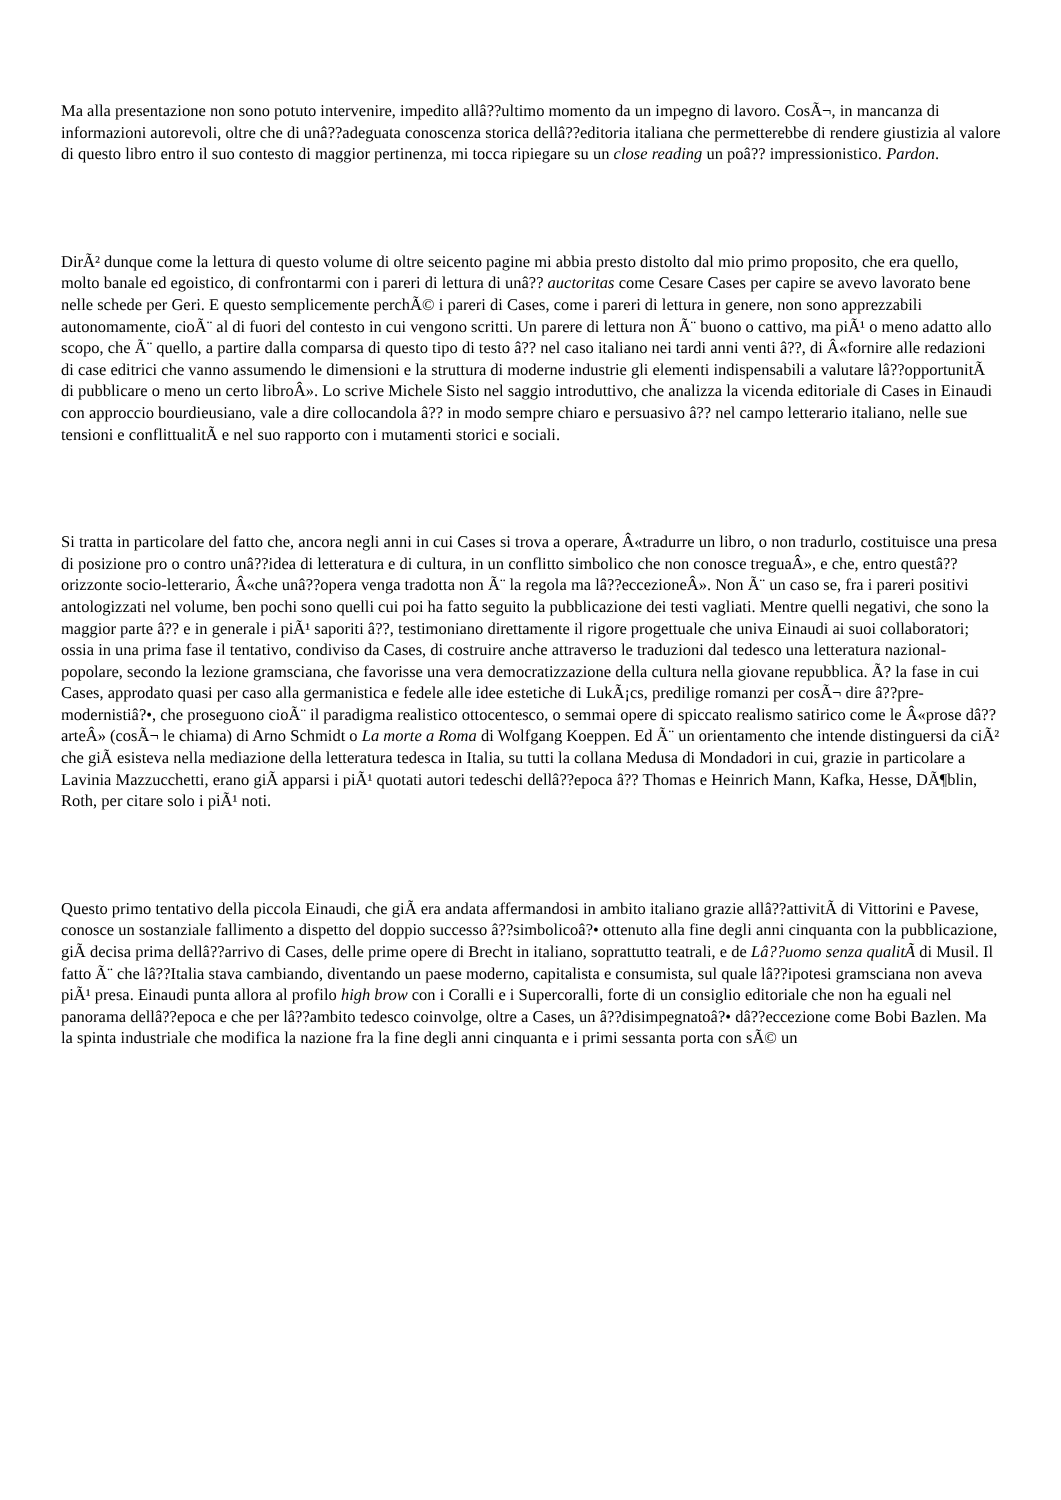Ma alla presentazione non sono potuto intervenire, impedito allâ??ultimo momento da un impegno di lavoro. CosÃ¬, in mancanza di informazioni autorevoli, oltre che di unâ??adeguata conoscenza storica dellâ??editoria italiana che permetterebbe di rendere giustizia al valore di questo libro entro il suo contesto di maggior pertinenza, mi tocca ripiegare su un close reading un poâ?? impressionistico. Pardon.
DirÃ² dunque come la lettura di questo volume di oltre seicento pagine mi abbia presto distolto dal mio primo proposito, che era quello, molto banale ed egoistico, di confrontarmi con i pareri di lettura di unâ?? auctoritas come Cesare Cases per capire se avevo lavorato bene nelle schede per Geri. E questo semplicemente perchÃ© i pareri di Cases, come i pareri di lettura in genere, non sono apprezzabili autonomamente, cioÃ¨ al di fuori del contesto in cui vengono scritti. Un parere di lettura non Ã¨ buono o cattivo, ma piÃ¹ o meno adatto allo scopo, che Ã¨ quello, a partire dalla comparsa di questo tipo di testo â?? nel caso italiano nei tardi anni venti â??, di Â«fornire alle redazioni di case editrici che vanno assumendo le dimensioni e la struttura di moderne industrie gli elementi indispensabili a valutare lâ??opportunitÃ di pubblicare o meno un certo libroÂ». Lo scrive Michele Sisto nel saggio introduttivo, che analizza la vicenda editoriale di Cases in Einaudi con approccio bourdieusiano, vale a dire collocandola â?? in modo sempre chiaro e persuasivo â?? nel campo letterario italiano, nelle sue tensioni e conflittualitÃ e nel suo rapporto con i mutamenti storici e sociali.
Si tratta in particolare del fatto che, ancora negli anni in cui Cases si trova a operare, Â«tradurre un libro, o non tradurlo, costituisce una presa di posizione pro o contro unâ??idea di letteratura e di cultura, in un conflitto simbolico che non conosce treguaÂ», e che, entro questâ??orizzonte socio-letterario, Â«che unâ??opera venga tradotta non Ã¨ la regola ma lâ??eccezioneÂ». Non Ã¨ un caso se, fra i pareri positivi antologizzati nel volume, ben pochi sono quelli cui poi ha fatto seguito la pubblicazione dei testi vagliati. Mentre quelli negativi, che sono la maggior parte â?? e in generale i piÃ¹ saporiti â??, testimoniano direttamente il rigore progettuale che univa Einaudi ai suoi collaboratori; ossia in una prima fase il tentativo, condiviso da Cases, di costruire anche attraverso le traduzioni dal tedesco una letteratura nazional-popolare, secondo la lezione gramsciana, che favorisse una vera democratizzazione della cultura nella giovane repubblica. Ã? la fase in cui Cases, approdato quasi per caso alla germanistica e fedele alle idee estetiche di LukÃ¡cs, predilige romanzi per cosÃ¬ dire â??pre-modernistiâ?•, che proseguono cioÃ¨ il paradigma realistico ottocentesco, o semmai opere di spiccato realismo satirico come le Â«prose dâ??arteÂ» (cosÃ¬ le chiama) di Arno Schmidt o La morte a Roma di Wolfgang Koeppen. Ed Ã¨ un orientamento che intende distinguersi da ciÃ² che giÃ esisteva nella mediazione della letteratura tedesca in Italia, su tutti la collana Medusa di Mondadori in cui, grazie in particolare a Lavinia Mazzucchetti, erano giÃ apparsi i piÃ¹ quotati autori tedeschi dellâ??epoca â?? Thomas e Heinrich Mann, Kafka, Hesse, DÃ¶blin, Roth, per citare solo i piÃ¹ noti.
Questo primo tentativo della piccola Einaudi, che giÃ era andata affermandosi in ambito italiano grazie allâ??attivitÃ di Vittorini e Pavese, conosce un sostanziale fallimento a dispetto del doppio successo â??simbolicoâ?• ottenuto alla fine degli anni cinquanta con la pubblicazione, giÃ decisa prima dellâ??arrivo di Cases, delle prime opere di Brecht in italiano, soprattutto teatrali, e de Lâ??uomo senza qualitÃ di Musil. Il fatto Ã¨ che lâ??Italia stava cambiando, diventando un paese moderno, capitalista e consumista, sul quale lâ??ipotesi gramsciana non aveva piÃ¹ presa. Einaudi punta allora al profilo high brow con i Coralli e i Supercoralli, forte di un consiglio editoriale che non ha eguali nel panorama dellâ??epoca e che per lâ??ambito tedesco coinvolge, oltre a Cases, un â??disimpegnatoâ?• dâ??eccezione come Bobi Bazlen. Ma la spinta industriale che modifica la nazione fra la fine degli anni cinquanta e i primi sessanta porta con sÃ© un